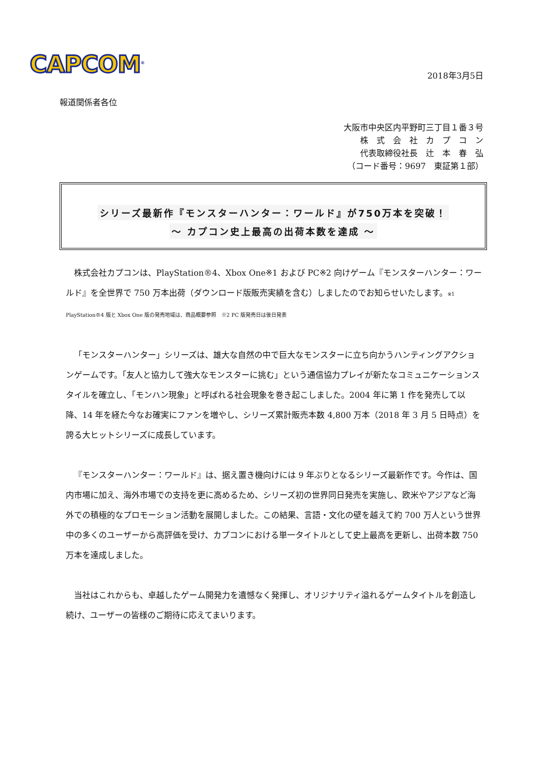CAPCOM<sup>®</sup> 2018年3月5日
報道関係者各位
大阪市中央区内平野町三丁目１番３号
株　式　会　社　カ　プ　コ　ン
代表取締役社長　辻　本　春　弘
（コード番号：9697　東証第１部）
シリーズ最新作『モンスターハンター：ワールド』が750万本を突破！
～ カプコン史上最高の出荷本数を達成 ～
株式会社カプコンは、PlayStation®4、Xbox One※1 および PC※2 向けゲーム『モンスターハンター：ワールド』を全世界で 750 万本出荷（ダウンロード版販売実績を含む）しましたのでお知らせいたします。※1 PlayStation®4 版と Xbox One 版の発売地域は、商品概要参照　※2 PC 版発売日は後日発表
「モンスターハンター」シリーズは、雄大な自然の中で巨大なモンスターに立ち向かうハンティングアクションゲームです。「友人と協力して強大なモンスターに挑む」という通信協力プレイが新たなコミュニケーションスタイルを確立し、「モンハン現象」と呼ばれる社会現象を巻き起こしました。2004 年に第 1 作を発売して以降、14 年を経た今なお確実にファンを増やし、シリーズ累計販売本数 4,800 万本（2018 年 3 月 5 日時点）を誇る大ヒットシリーズに成長しています。
『モンスターハンター：ワールド』は、据え置き機向けには 9 年ぶりとなるシリーズ最新作です。今作は、国内市場に加え、海外市場での支持を更に高めるため、シリーズ初の世界同日発売を実施し、欧米やアジアなど海外での積極的なプロモーション活動を展開しました。この結果、言語・文化の壁を越えて約 700 万人という世界中の多くのユーザーから高評価を受け、カプコンにおける単一タイトルとして史上最高を更新し、出荷本数 750 万本を達成しました。
当社はこれからも、卓越したゲーム開発力を遺憾なく発揮し、オリジナリティ溢れるゲームタイトルを創造し続け、ユーザーの皆様のご期待に応えてまいります。